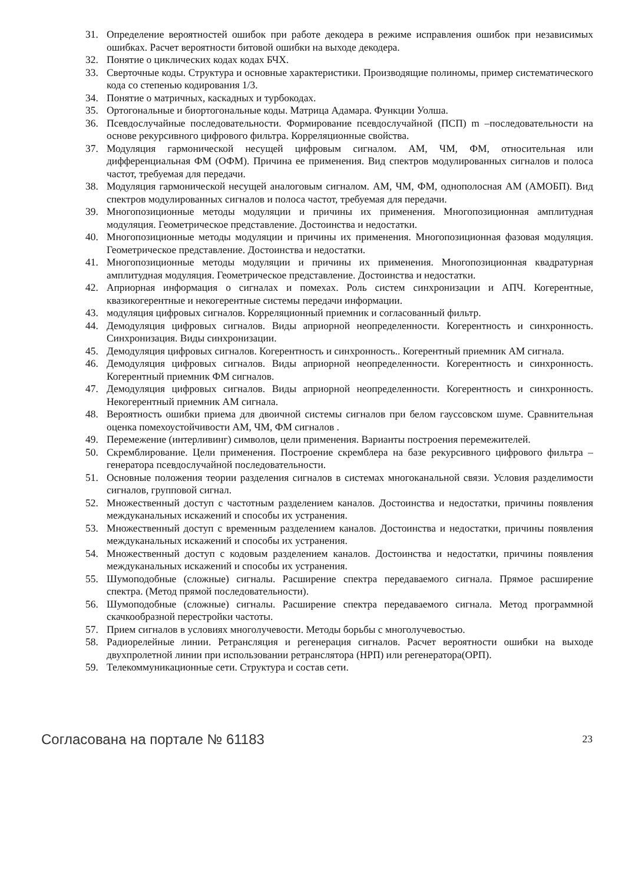31. Определение вероятностей ошибок при работе декодера в режиме исправления ошибок при независимых ошибках. Расчет вероятности битовой ошибки на выходе декодера.
32. Понятие о циклических кодах кодах БЧХ.
33. Сверточные коды. Структура и основные характеристики. Производящие полиномы, пример систематического кода со степенью кодирования 1/3.
34. Понятие о матричных, каскадных и турбокодах.
35. Ортогональные и биортогональные коды. Матрица Адамара. Функции Уолша.
36. Псевдослучайные последовательности. Формирование псевдослучайной (ПСП) m –последовательности на основе рекурсивного цифрового фильтра. Корреляционные свойства.
37. Модуляция гармонической несущей цифровым сигналом. АМ, ЧМ, ФМ, относительная или дифференциальная ФМ (ОФМ). Причина ее применения. Вид спектров модулированных сигналов и полоса частот, требуемая для передачи.
38. Модуляция гармонической несущей аналоговым сигналом. АМ, ЧМ, ФМ, однополосная АМ (АМОБП). Вид спектров модулированных сигналов и полоса частот, требуемая для передачи.
39. Многопозиционные методы модуляции и причины их применения. Многопозиционная амплитудная модуляция. Геометрическое представление. Достоинства и недостатки.
40. Многопозиционные методы модуляции и причины их применения. Многопозиционная фазовая модуляция. Геометрическое представление. Достоинства и недостатки.
41. Многопозиционные методы модуляции и причины их применения. Многопозиционная квадратурная амплитудная модуляция. Геометрическое представление. Достоинства и недостатки.
42. Априорная информация о сигналах и помехах. Роль систем синхронизации и АПЧ. Когерентные, квазикогерентные и некогерентные системы передачи информации.
43. модуляция цифровых сигналов. Корреляционный приемник и согласованный фильтр.
44. Демодуляция цифровых сигналов. Виды априорной неопределенности. Когерентность и синхронность. Синхронизация. Виды синхронизации.
45. Демодуляция цифровых сигналов. Когерентность и синхронность.. Когерентный приемник АМ сигнала.
46. Демодуляция цифровых сигналов. Виды априорной неопределенности. Когерентность и синхронность. Когерентный приемник ФМ сигналов.
47. Демодуляция цифровых сигналов. Виды априорной неопределенности. Когерентность и синхронность. Некогерентный приемник АМ сигнала.
48. Вероятность ошибки приема для двоичной системы сигналов при белом гауссовском шуме. Сравнительная оценка помехоустойчивости АМ, ЧМ, ФМ сигналов .
49. Перемежение (интерливинг) символов, цели применения. Варианты построения перемежителей.
50. Скремблирование. Цели применения. Построение скремблера на базе рекурсивного цифрового фильтра – генератора псевдослучайной последовательности.
51. Основные положения теории разделения сигналов в системах многоканальной связи. Условия разделимости сигналов, групповой сигнал.
52. Множественный доступ с частотным разделением каналов. Достоинства и недостатки, причины появления междуканальных искажений и способы их устранения.
53. Множественный доступ с временным разделением каналов. Достоинства и недостатки, причины появления междуканальных искажений и способы их устранения.
54. Множественный доступ с кодовым разделением каналов. Достоинства и недостатки, причины появления междуканальных искажений и способы их устранения.
55. Шумоподобные (сложные) сигналы. Расширение спектра передаваемого сигнала. Прямое расширение спектра. (Метод прямой последовательности).
56. Шумоподобные (сложные) сигналы. Расширение спектра передаваемого сигнала. Метод программной скачкообразной перестройки частоты.
57. Прием сигналов в условиях многолучевости. Методы борьбы с многолучевостью.
58. Радиорелейные линии. Ретрансляция и регенерация сигналов. Расчет вероятности ошибки на выходе двухпролетной линии при использовании ретранслятора (НРП) или регенератора(ОРП).
59. Телекоммуникационные сети. Структура и состав сети.
Согласована на портале № 61183 23